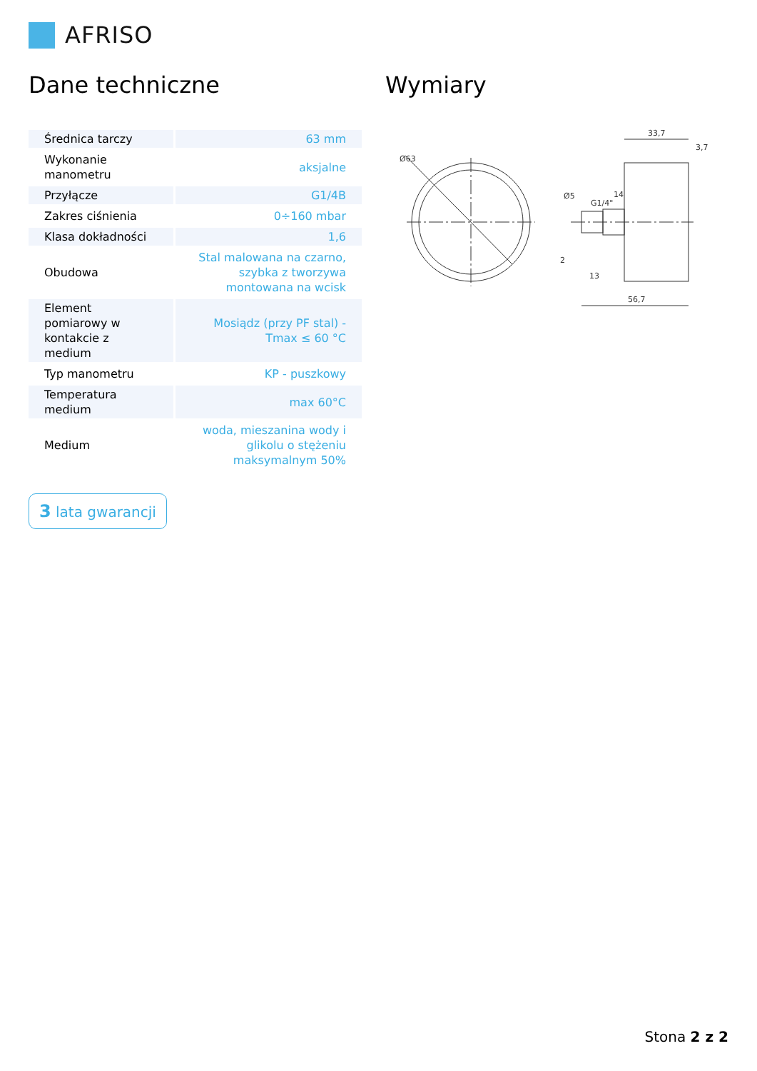AFRISO
Dane techniczne
| Średnica tarczy | 63 mm |
| Wykonanie manometru | aksjalne |
| Przyłącze | G1/4B |
| Zakres ciśnienia | 0÷160 mbar |
| Klasa dokładności | 1,6 |
| Obudowa | Stal malowana na czarno, szybka z tworzywa montowana na wcisk |
| Element pomiarowy w kontakcie z medium | Mosiądz (przy PF stal) - Tmax ≤ 60 °C |
| Typ manometru | KP - puszkowy |
| Temperatura medium | max 60°C |
| Medium | woda, mieszanina wody i glikolu o stężeniu maksymalnym 50% |
3 lata gwarancji
Wymiary
33,7
3,7
56,7
13
2
Ø63
Ø5
G1/4"
14
Stona 2 z 2